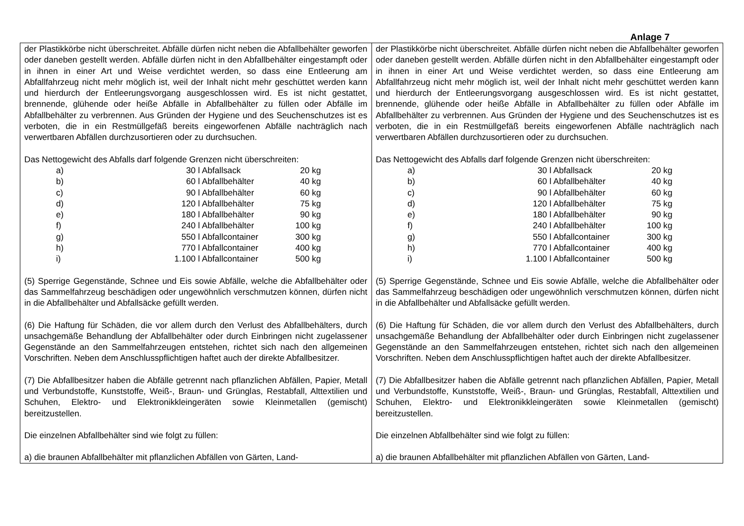Anlage 7
| der Plastikkörbe nicht überschreitet. Abfälle dürfen nicht neben die Abfallbehälter geworfen oder daneben gestellt werden. Abfälle dürfen nicht in den Abfallbehälter eingestampft oder in ihnen in einer Art und Weise verdichtet werden, so dass eine Entleerung am Abfallfahrzeug nicht mehr möglich ist, weil der Inhalt nicht mehr geschüttet werden kann und hierdurch der Entleerungsvorgang ausgeschlossen wird. Es ist nicht gestattet, brennende, glühende oder heiße Abfälle in Abfallbehälter zu füllen oder Abfälle im Abfallbehälter zu verbrennen. Aus Gründen der Hygiene und des Seuchenschutzes ist es verboten, die in ein Restmüllgefäß bereits eingeworfenen Abfälle nachträglich nach verwertbaren Abfällen durchzusortieren oder zu durchsuchen. Das Nettogewicht des Abfalls darf folgende Grenzen nicht überschreiten: / a) / 30 l / Abfallsack / 20 kg / / b) / 60 l / Abfallbehälter / 40 kg / / c) / 90 l / Abfallbehälter / 60 kg / / d) / 120 l / Abfallbehälter / 75 kg / / e) / 180 l / Abfallbehälter / 90 kg / / f) / 240 l / Abfallbehälter / 100 kg / / g) / 550 l / Abfallcontainer / 300 kg / / h) / 770 l / Abfallcontainer / 400 kg / / i) / 1.100 l / Abfallcontainer / 500 kg / (5) Sperrige Gegenstände, Schnee und Eis sowie Abfälle, welche die Abfallbehälter oder das Sammelfahrzeug beschädigen oder ungewöhnlich verschmutzen können, dürfen nicht in die Abfallbehälter und Abfallsäcke gefüllt werden. (6) Die Haftung für Schäden, die vor allem durch den Verlust des Abfallbehälters, durch unsachgemäße Behandlung der Abfallbehälter oder durch Einbringen nicht zugelassener Gegenstände an den Sammelfahrzeugen entstehen, richtet sich nach den allgemeinen Vorschriften. Neben dem Anschlusspflichtigen haftet auch der direkte Abfallbesitzer. (7) Die Abfallbesitzer haben die Abfälle getrennt nach pflanzlichen Abfällen, Papier, Metall und Verbundstoffe, Kunststoffe, Weiß-, Braun- und Grünglas, Restabfall, Alttextilien und Schuhen, Elektro- und Elektronikkleingeräten sowie Kleinmetallen (gemischt) bereitzustellen. Die einzelnen Abfallbehälter sind wie folgt zu füllen: a) die braunen Abfallbehälter mit pflanzlichen Abfällen von Gärten, Land- | der Plastikkörbe nicht überschreitet. Abfälle dürfen nicht neben die Abfallbehälter geworfen oder daneben gestellt werden. Abfälle dürfen nicht in den Abfallbehälter eingestampft oder in ihnen in einer Art und Weise verdichtet werden, so dass eine Entleerung am Abfallfahrzeug nicht mehr möglich ist, weil der Inhalt nicht mehr geschüttet werden kann und hierdurch der Entleerungsvorgang ausgeschlossen wird. Es ist nicht gestattet, brennende, glühende oder heiße Abfälle in Abfallbehälter zu füllen oder Abfälle im Abfallbehälter zu verbrennen. Aus Gründen der Hygiene und des Seuchenschutzes ist es verboten, die in ein Restmüllgefäß bereits eingeworfenen Abfälle nachträglich nach verwertbaren Abfällen durchzusortieren oder zu durchsuchen. Das Nettogewicht des Abfalls darf folgende Grenzen nicht überschreiten: / a) / 30 l / Abfallsack / 20 kg / / b) / 60 l / Abfallbehälter / 40 kg / / c) / 90 l / Abfallbehälter / 60 kg / / d) / 120 l / Abfallbehälter / 75 kg / / e) / 180 l / Abfallbehälter / 90 kg / / f) / 240 l / Abfallbehälter / 100 kg / / g) / 550 l / Abfallcontainer / 300 kg / / h) / 770 l / Abfallcontainer / 400 kg / / i) / 1.100 l / Abfallcontainer / 500 kg / (5) Sperrige Gegenstände, Schnee und Eis sowie Abfälle, welche die Abfallbehälter oder das Sammelfahrzeug beschädigen oder ungewöhnlich verschmutzen können, dürfen nicht in die Abfallbehälter und Abfallsäcke gefüllt werden. (6) Die Haftung für Schäden, die vor allem durch den Verlust des Abfallbehälters, durch unsachgemäße Behandlung der Abfallbehälter oder durch Einbringen nicht zugelassener Gegenstände an den Sammelfahrzeugen entstehen, richtet sich nach den allgemeinen Vorschriften. Neben dem Anschlusspflichtigen haftet auch der direkte Abfallbesitzer. (7) Die Abfallbesitzer haben die Abfälle getrennt nach pflanzlichen Abfällen, Papier, Metall und Verbundstoffe, Kunststoffe, Weiß-, Braun- und Grünglas, Restabfall, Alttextilien und Schuhen, Elektro- und Elektronikkleingeräten sowie Kleinmetallen (gemischt) bereitzustellen. Die einzelnen Abfallbehälter sind wie folgt zu füllen: a) die braunen Abfallbehälter mit pflanzlichen Abfällen von Gärten, Land- |